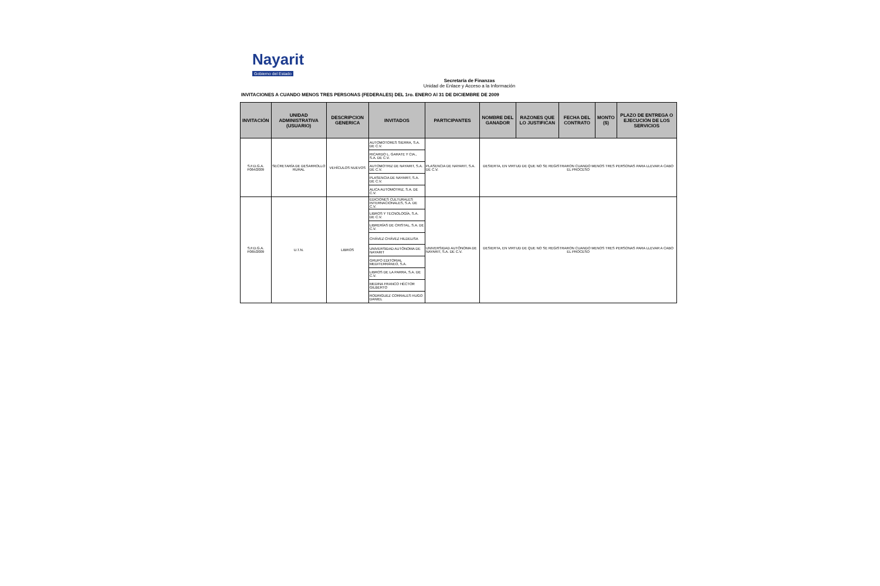Nayarit
Gobierno del Estado
Secretaría de Finanzas
Unidad de Enlace y Acceso a la Información
INVITACIONES A CUANDO MENOS TRES PERSONAS (FEDERALES) DEL 1ro. ENERO Al 31 DE DICIEMBRE DE 2009
| INVITACIÓN | UNIDAD ADMINISTRATIVA (USUARIO) | DESCRIPCION GENERICA | INVITADOS | PARTICIPANTES | NOMBRE DEL GANADOR | RAZONES QUE LO JUSTIFICAN | FECHA DEL CONTRATO | MONTO ($) | PLAZO DE ENTREGA O EJECUCIÓN DE LOS SERVICIOS |
| --- | --- | --- | --- | --- | --- | --- | --- | --- | --- |
| S.F.D.G.A. F064/2009 | SECRETARÍA DE DESARROLLO RURAL | VEHÍCULOS NUEVOS | AUTOMOTORES SIERRA, S.A. DE C.V. | PLASENCIA DE NAYARIT, S.A. DE C.V. | DESIERTA, EN VIRTUD DE QUE NO SE REGISTRARON CUANDO MENOS TRES PERSONAS PARA LLEVAR A CABO EL PROCESO | | | | |
| | | | RICARDO L. GARATE Y CIA., S.A. DE C.V. | | | | | | |
| | | | AUTOMOTRIZ DE NAYARIT, S.A. DE C.V. | | | | | | |
| | | | PLASENCIA DE NAYARIT, S.A. DE C.V. | | | | | | |
| | | | ALICA AUTOMOTRIZ, S.A. DE C.V. | | | | | | |
| S.F.D.G.A. F065/2009 | U.T.N. | LIBROS | EDICIONES CULTURALES INTERNACIONALES, S.A. DE C.V. | UNIVERSIDAD AUTÓNOMA DE NAYARIT, S.A. DE C.V. | DESIERTA, EN VIRTUD DE QUE NO SE REGISTRARON CUANDO MENOS TRES PERSONAS PARA LLEVAR A CABO EL PROCESO | | | | |
| | | | LIBROS Y TECNOLOGÍA, S.A. DE C.V. | | | | | | |
| | | | LIBRERÍAS DE CRISTAL, S.A. DE C.V. | | | | | | |
| | | | CHÁVEZ CHÁVEZ HILDELISA | | | | | | |
| | | | UNIVERSIDAD AUTÓNOMA DE NAYARIT | | | | | | |
| | | | GRUPO EDITORIAL MEDITERRÁNEO, S.A. | | | | | | |
| | | | LIBROS DE LA PARRA, S.A. DE C.V. | | | | | | |
| | | | MEDINA FRANCO HÉCTOR GILBERTO | | | | | | |
| | | | RODRIGUEZ CORRALES HUGO DANIEL | | | | | | |